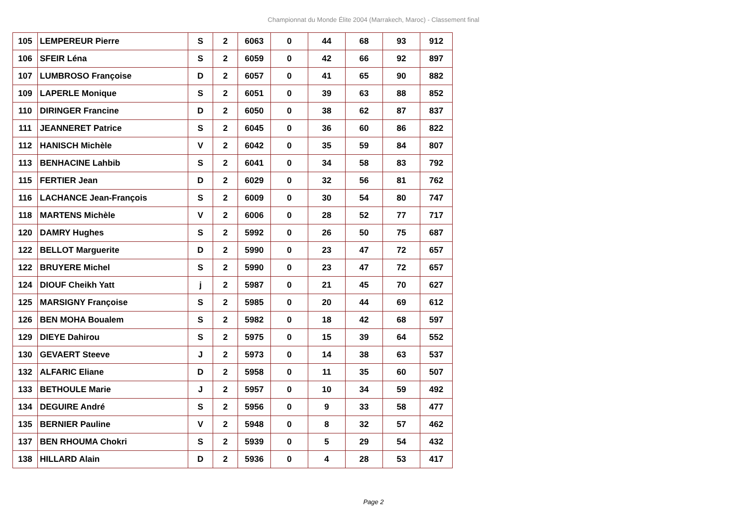Championnat du Monde Élite 2004 (Marrakech, Maroc) - Classement final
| 105 | LEMPEREUR Pierre | S | 2 | 6063 | 0 | 44 | 68 | 93 | 912 |
| 106 | SFEIR Léna | S | 2 | 6059 | 0 | 42 | 66 | 92 | 897 |
| 107 | LUMBROSO Françoise | D | 2 | 6057 | 0 | 41 | 65 | 90 | 882 |
| 109 | LAPERLE Monique | S | 2 | 6051 | 0 | 39 | 63 | 88 | 852 |
| 110 | DIRINGER Francine | D | 2 | 6050 | 0 | 38 | 62 | 87 | 837 |
| 111 | JEANNERET Patrice | S | 2 | 6045 | 0 | 36 | 60 | 86 | 822 |
| 112 | HANISCH Michèle | V | 2 | 6042 | 0 | 35 | 59 | 84 | 807 |
| 113 | BENHACINE Lahbib | S | 2 | 6041 | 0 | 34 | 58 | 83 | 792 |
| 115 | FERTIER Jean | D | 2 | 6029 | 0 | 32 | 56 | 81 | 762 |
| 116 | LACHANCE Jean-François | S | 2 | 6009 | 0 | 30 | 54 | 80 | 747 |
| 118 | MARTENS Michèle | V | 2 | 6006 | 0 | 28 | 52 | 77 | 717 |
| 120 | DAMRY Hughes | S | 2 | 5992 | 0 | 26 | 50 | 75 | 687 |
| 122 | BELLOT Marguerite | D | 2 | 5990 | 0 | 23 | 47 | 72 | 657 |
| 122 | BRUYERE Michel | S | 2 | 5990 | 0 | 23 | 47 | 72 | 657 |
| 124 | DIOUF Cheikh Yatt | j | 2 | 5987 | 0 | 21 | 45 | 70 | 627 |
| 125 | MARSIGNY Françoise | S | 2 | 5985 | 0 | 20 | 44 | 69 | 612 |
| 126 | BEN MOHA Boualem | S | 2 | 5982 | 0 | 18 | 42 | 68 | 597 |
| 129 | DIEYE Dahirou | S | 2 | 5975 | 0 | 15 | 39 | 64 | 552 |
| 130 | GEVAERT Steeve | J | 2 | 5973 | 0 | 14 | 38 | 63 | 537 |
| 132 | ALFARIC Eliane | D | 2 | 5958 | 0 | 11 | 35 | 60 | 507 |
| 133 | BETHOULE Marie | J | 2 | 5957 | 0 | 10 | 34 | 59 | 492 |
| 134 | DEGUIRE André | S | 2 | 5956 | 0 | 9 | 33 | 58 | 477 |
| 135 | BERNIER Pauline | V | 2 | 5948 | 0 | 8 | 32 | 57 | 462 |
| 137 | BEN RHOUMA Chokri | S | 2 | 5939 | 0 | 5 | 29 | 54 | 432 |
| 138 | HILLARD Alain | D | 2 | 5936 | 0 | 4 | 28 | 53 | 417 |
Page 2